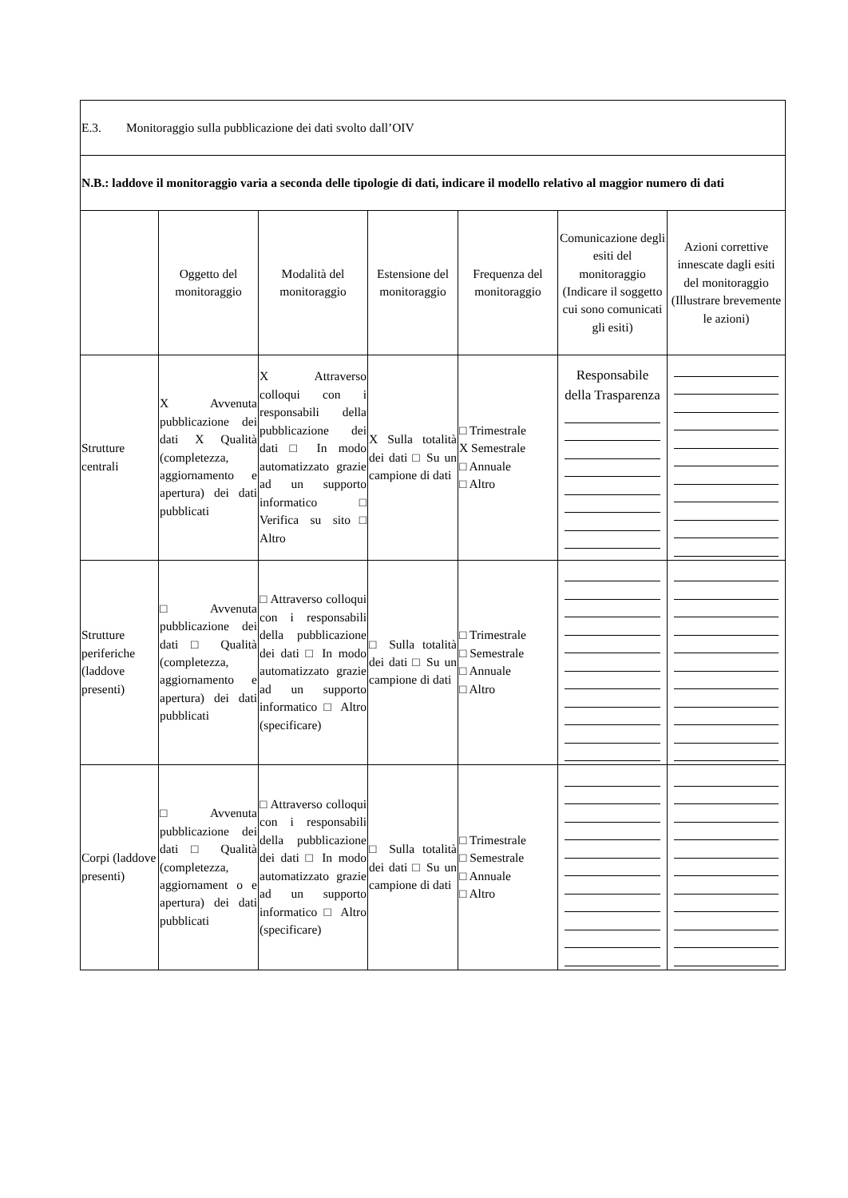| E.3. Monitoraggio sulla pubblicazione dei dati svolto dall’OIV | | | | | | |
| N.B.: laddove il monitoraggio varia a seconda delle tipologie di dati, indicare il modello relativo al maggior numero di dati | | | | | | |
| | Oggetto del monitoraggio | Modalità del monitoraggio | Estensione del monitoraggio | Frequenza del monitoraggio | Comunicazione degli esiti del monitoraggio (Indicare il soggetto cui sono comunicati gli esiti) | Azioni correttive innescate dagli esiti del monitoraggio (Illustrare brevemente le azioni) |
| Strutture centrali | X Avvenuta pubblicazione dei dati X Qualità (completezza, aggiornamento e apertura) dei dati pubblicati | X Attraverso colloqui con i responsabili della pubblicazione dei dati □ In modo automatizzato grazie ad un supporto informatico □ Verifica su sito□ Altro | X Sulla totalità dei dati □ Su un campione di dati | □ Trimestrale X Semestrale □ Annuale □ Altro | Responsabile della Trasparenza | |
| Strutture periferiche (laddove presenti) | □ Avvenuta pubblicazione dei dati □ Qualità (completezza, aggiornamento e apertura) dei dati pubblicati | □ Attraverso colloqui con i responsabili della pubblicazione dei dati □ In modo automatizzato grazie ad un supporto informatico □ Altro (specificare) | □ Sulla totalità dei dati □ Su un campione di dati | □ Trimestrale □ Semestrale □ Annuale □ Altro | | |
| Corpi (laddove presenti) | □ Avvenuta pubblicazione dei dati □ Qualità (completezza, aggiornament o e apertura) dei dati pubblicati | □ Attraverso colloqui con i responsabili della pubblicazione dei dati □ In modo automatizzato grazie ad un supporto informatico □ Altro (specificare) | □ Sulla totalità dei dati □ Su un campione di dati | □ Trimestrale □ Semestrale □ Annuale □ Altro | | |